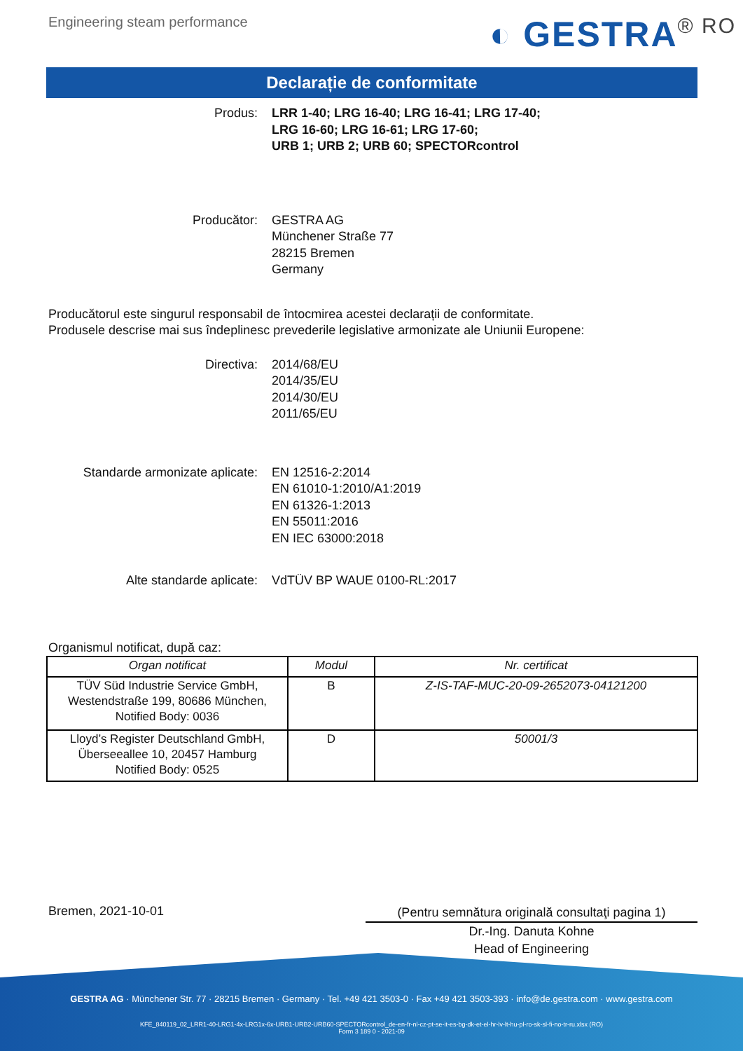Engineering steam performance
◐ GESTRA<sup>® RO</sup>
Declarație de conformitate
Produs: LRR 1-40; LRG 16-40; LRG 16-41; LRG 17-40;
LRG 16-60; LRG 16-61; LRG 17-60;
URB 1; URB 2; URB 60; SPECTORcontrol
Producător: GESTRA AG
Münchener Straße 77
28215 Bremen
Germany
Producătorul este singurul responsabil de întocmirea acestei declarații de conformitate.
Produsele descrise mai sus îndeplinesc prevederile legislative armonizate ale Uniunii Europene:
Directiva: 2014/68/EU
2014/35/EU
2014/30/EU
2011/65/EU
Standarde armonizate aplicate: EN 12516-2:2014
EN 61010-1:2010/A1:2019
EN 61326-1:2013
EN 55011:2016
EN IEC 63000:2018
Alte standarde aplicate: VdTÜV BP WAUE 0100-RL:2017
Organismul notificat, după caz:
| Organ notificat | Modul | Nr. certificat |
| --- | --- | --- |
| TÜV Süd Industrie Service GmbH, Westendstraße 199, 80686 München, Notified Body: 0036 | B | Z-IS-TAF-MUC-20-09-2652073-04121200 |
| Lloyd’s Register Deutschland GmbH, Überseeallee 10, 20457 Hamburg Notified Body: 0525 | D | 50001/3 |
Bremen, 2021-10-01
(Pentru semnătura originală consultaţi pagina 1)
Dr.-Ing. Danuta Kohne
Head of Engineering
GESTRA AG · Münchener Str. 77 · 28215 Bremen · Germany · Tel. +49 421 3503-0 · Fax +49 421 3503-393 · info@de.gestra.com · www.gestra.com
KFE_840119_02_LRR1-40-LRG1-4x-LRG1x-6x-URB1-URB2-URB60-SPECTORcontrol_de-en-fr-nl-cz-pt-se-it-es-bg-dk-et-el-hr-lv-lt-hu-pl-ro-sk-sl-fi-no-tr-ru.xlsx (RO)
Form 3 189 0 - 2021-09